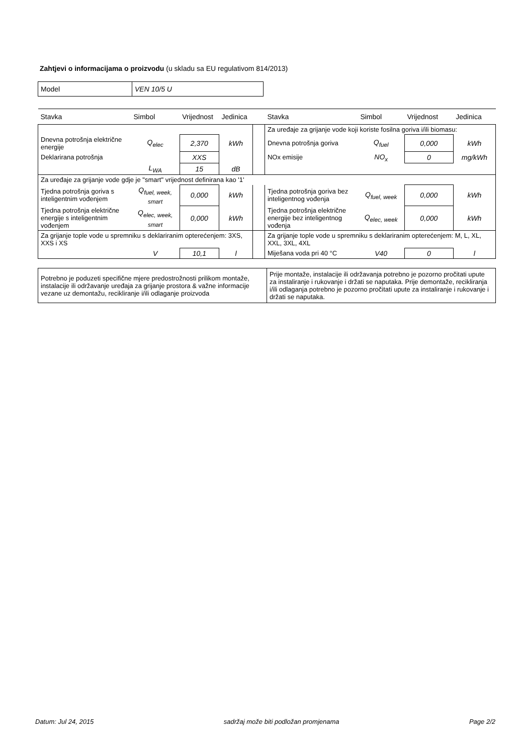Zahtjevi o informacijama o proizvodu (u skladu sa EU regulativom 814/2013)
| Model | VEN 10/5 U |
| Stavka | Simbol | Vrijednost | Jedinica | | Stavka | Simbol | Vrijednost | Jedinica |
| --- | --- | --- | --- | --- | --- | --- | --- | --- |
| | | | | | Za uređaje za grijanje vode koji koriste fosilna goriva i/ili biomasu: | | | |
| Dnevna potrošnja električne energije | Q<sub>elec</sub> | 2,370 | kWh | | Dnevna potrošnja goriva | Q<sub>fuel</sub> | 0,000 | kWh |
| Deklarirana potrošnja | | XXS | | | NOx emisije | NO<sub>x</sub> | 0 | mg/kWh |
| | L<sub>WA</sub> | 15 | dB | | | | | |
| Za uređaje za grijanje vode gdje je "smart" vrijednost definirana kao '1' | | | | | | | | |
| Tjedna potrošnja goriva s inteligentnim vođenjem | Q<sub>fuel, week, smart</sub> | 0,000 | kWh | | Tjedna potrošnja goriva bez inteligentnog vođenja | Q<sub>fuel, week</sub> | 0,000 | kWh |
| Tjedna potrošnja električne energije s inteligentnim vođenjem | Q<sub>elec, week, smart</sub> | 0,000 | kWh | | Tjedna potrošnja električne energije bez inteligentnog vođenja | Q<sub>elec, week</sub> | 0,000 | kWh |
| Za grijanje tople vode u spremniku s deklariranim opterećenjem: 3XS, XXS i XS | | | | | Za grijanje tople vode u spremniku s deklariranim opterećenjem: M, L, XL, XXL, 3XL, 4XL | | | |
| | V | 10,1 | l | | Miješana voda pri 40 °C | V40 | 0 | l |
| Potrebno je poduzeti specifične mjere predostrožnosti prilikom montaže, instalacije ili održavanje uređaja za grijanje prostora & važne informacije vezane uz demontažu, recikliranje i/ili odlaganje proizvoda | Prije montaže, instalacije ili održavanja potrebno je pozorno pročitati upute za instaliranje i rukovanje i držati se naputaka. Prije demontaže, recikliranja i/ili odlaganja potrebno je pozorno pročitati upute za instaliranje i rukovanje i držati se naputaka. |
Datum: Jul 24, 2015 sadržaj može biti podložan promjenama Page 2/2